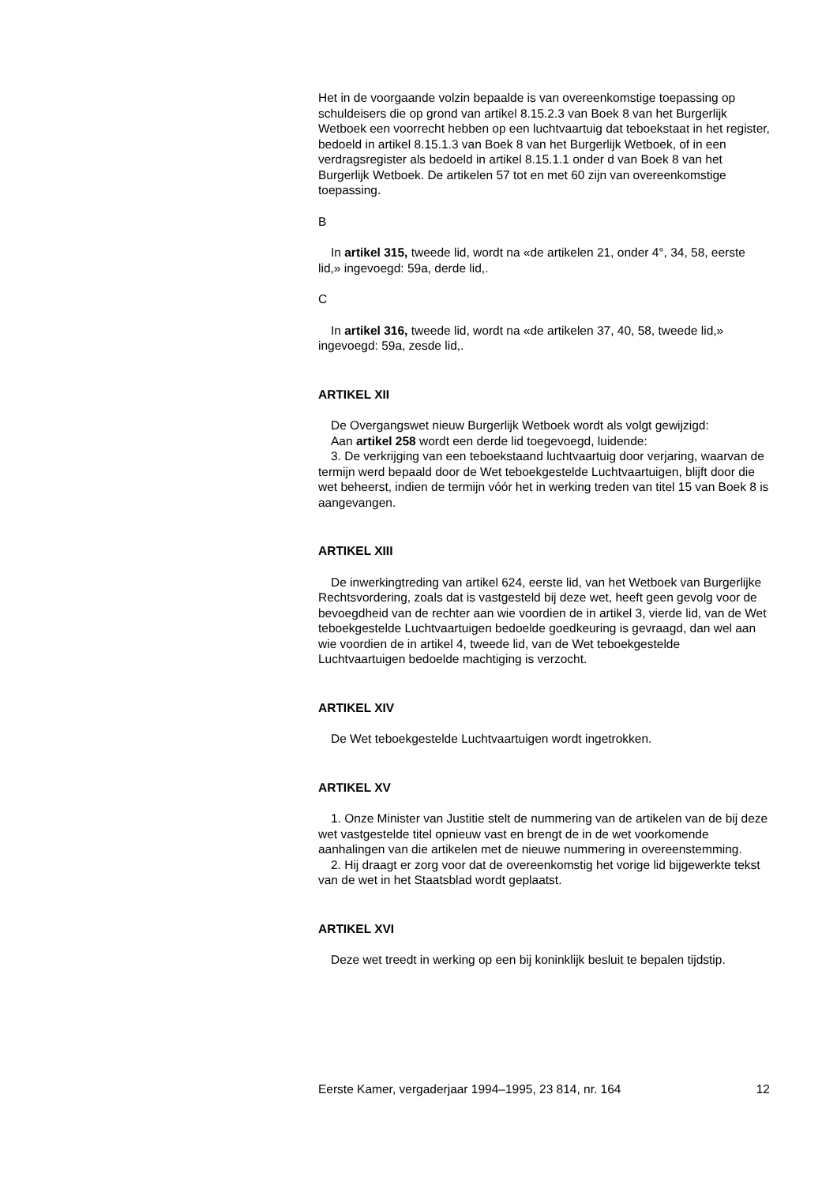Het in de voorgaande volzin bepaalde is van overeenkomstige toepassing op schuldeisers die op grond van artikel 8.15.2.3 van Boek 8 van het Burgerlijk Wetboek een voorrecht hebben op een luchtvaartuig dat teboekstaat in het register, bedoeld in artikel 8.15.1.3 van Boek 8 van het Burgerlijk Wetboek, of in een verdragsregister als bedoeld in artikel 8.15.1.1 onder d van Boek 8 van het Burgerlijk Wetboek. De artikelen 57 tot en met 60 zijn van overeenkomstige toepassing.
B
In artikel 315, tweede lid, wordt na «de artikelen 21, onder 4°, 34, 58, eerste lid,» ingevoegd: 59a, derde lid,.
C
In artikel 316, tweede lid, wordt na «de artikelen 37, 40, 58, tweede lid,» ingevoegd: 59a, zesde lid,.
ARTIKEL XII
De Overgangswet nieuw Burgerlijk Wetboek wordt als volgt gewijzigd:
Aan artikel 258 wordt een derde lid toegevoegd, luidende:
3. De verkrijging van een teboekstaand luchtvaartuig door verjaring, waarvan de termijn werd bepaald door de Wet teboekgestelde Luchtvaartuigen, blijft door die wet beheerst, indien de termijn vóór het in werking treden van titel 15 van Boek 8 is aangevangen.
ARTIKEL XIII
De inwerkingtreding van artikel 624, eerste lid, van het Wetboek van Burgerlijke Rechtsvordering, zoals dat is vastgesteld bij deze wet, heeft geen gevolg voor de bevoegdheid van de rechter aan wie voordien de in artikel 3, vierde lid, van de Wet teboekgestelde Luchtvaartuigen bedoelde goedkeuring is gevraagd, dan wel aan wie voordien de in artikel 4, tweede lid, van de Wet teboekgestelde Luchtvaartuigen bedoelde machtiging is verzocht.
ARTIKEL XIV
De Wet teboekgestelde Luchtvaartuigen wordt ingetrokken.
ARTIKEL XV
1. Onze Minister van Justitie stelt de nummering van de artikelen van de bij deze wet vastgestelde titel opnieuw vast en brengt de in de wet voorkomende aanhalingen van die artikelen met de nieuwe nummering in overeenstemming.
2. Hij draagt er zorg voor dat de overeenkomstig het vorige lid bijgewerkte tekst van de wet in het Staatsblad wordt geplaatst.
ARTIKEL XVI
Deze wet treedt in werking op een bij koninklijk besluit te bepalen tijdstip.
Eerste Kamer, vergaderjaar 1994–1995, 23 814, nr. 164 12